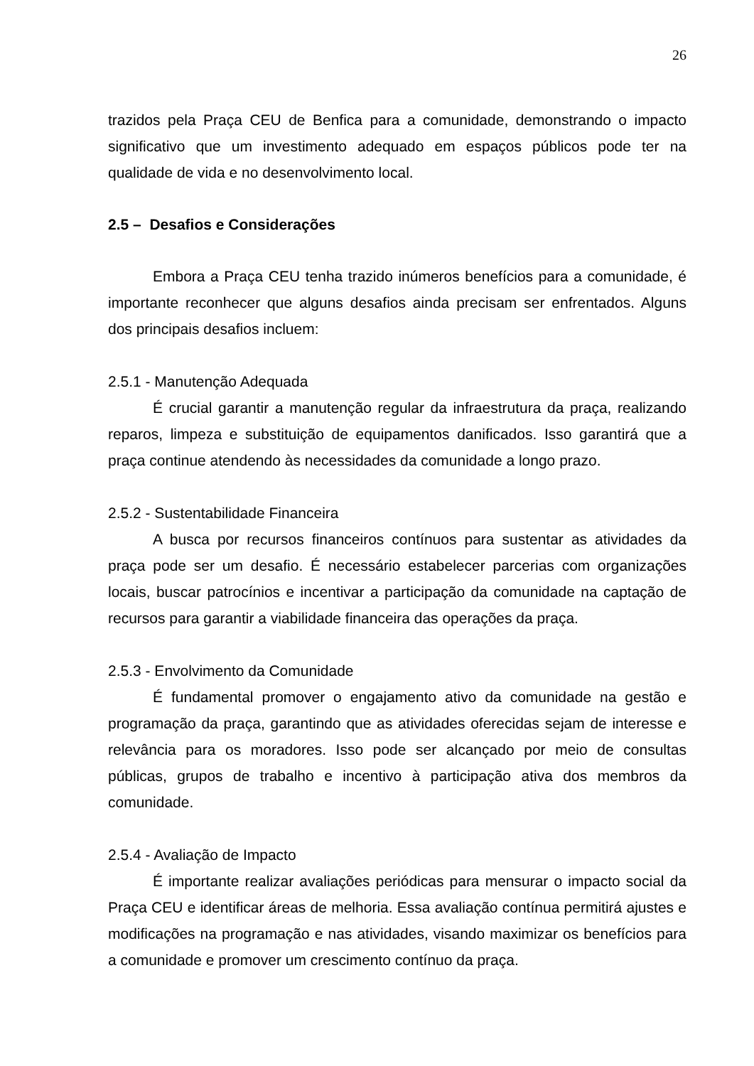26
trazidos pela Praça CEU de Benfica para a comunidade, demonstrando o impacto significativo que um investimento adequado em espaços públicos pode ter na qualidade de vida e no desenvolvimento local.
2.5 – Desafios e Considerações
Embora a Praça CEU tenha trazido inúmeros benefícios para a comunidade, é importante reconhecer que alguns desafios ainda precisam ser enfrentados. Alguns dos principais desafios incluem:
2.5.1 - Manutenção Adequada
É crucial garantir a manutenção regular da infraestrutura da praça, realizando reparos, limpeza e substituição de equipamentos danificados. Isso garantirá que a praça continue atendendo às necessidades da comunidade a longo prazo.
2.5.2 - Sustentabilidade Financeira
A busca por recursos financeiros contínuos para sustentar as atividades da praça pode ser um desafio. É necessário estabelecer parcerias com organizações locais, buscar patrocínios e incentivar a participação da comunidade na captação de recursos para garantir a viabilidade financeira das operações da praça.
2.5.3 - Envolvimento da Comunidade
É fundamental promover o engajamento ativo da comunidade na gestão e programação da praça, garantindo que as atividades oferecidas sejam de interesse e relevância para os moradores. Isso pode ser alcançado por meio de consultas públicas, grupos de trabalho e incentivo à participação ativa dos membros da comunidade.
2.5.4 - Avaliação de Impacto
É importante realizar avaliações periódicas para mensurar o impacto social da Praça CEU e identificar áreas de melhoria. Essa avaliação contínua permitirá ajustes e modificações na programação e nas atividades, visando maximizar os benefícios para a comunidade e promover um crescimento contínuo da praça.